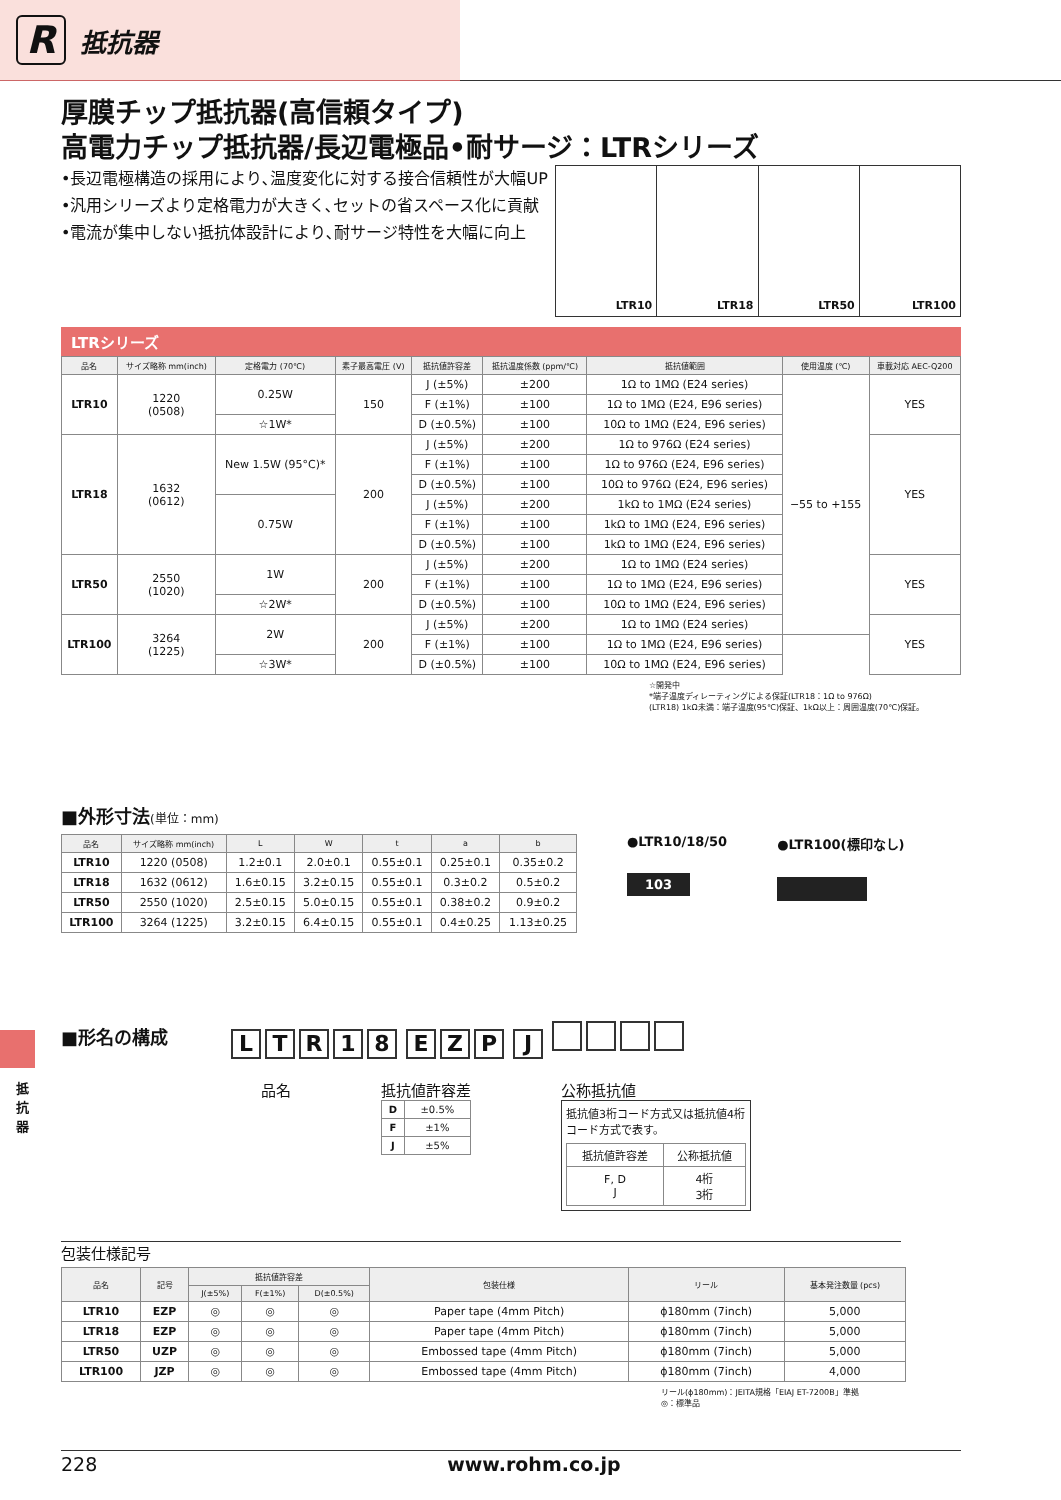R
抵抗器
抵抗器
厚膜チップ抵抗器(高信頼タイプ)
高電力チップ抵抗器/長辺電極品•耐サージ：LTRシリーズ
•長辺電極構造の採用により､温度変化に対する接合信頼性が大幅UP
•汎用シリーズより定格電力が大きく､セットの省スペース化に貢献
•電流が集中しない抵抗体設計により､耐サージ特性を大幅に向上
LTR10 LTR18 LTR50 LTR100
LTRシリーズ
| 品名 | サイズ略称 mm(inch) | 定格電力 (70℃) | 素子最高電圧 (V) | 抵抗値許容差 | 抵抗温度係数 (ppm/℃) | 抵抗値範囲 | 使用温度 (℃) | 車載対応 AEC-Q200 |
| --- | --- | --- | --- | --- | --- | --- | --- | --- |
| LTR10 | 1220 (0508) | 0.25W | 150 | J (±5%) | ±200 | 1Ω to 1MΩ (E24 series) | −55 to +155 | YES |
| | | | | F (±1%) | ±100 | 1Ω to 1MΩ (E24, E96 series) | | |
| | | ☆1W* | | D (±0.5%) | ±100 | 10Ω to 1MΩ (E24, E96 series) | | |
| LTR18 | 1632 (0612) | New 1.5W (95°C)* | 200 | J (±5%) | ±200 | 1Ω to 976Ω (E24 series) | | YES |
| | | | | F (±1%) | ±100 | 1Ω to 976Ω (E24, E96 series) | | |
| | | | | D (±0.5%) | ±100 | 10Ω to 976Ω (E24, E96 series) | | |
| | | 0.75W | | J (±5%) | ±200 | 1kΩ to 1MΩ (E24 series) | | |
| | | | | F (±1%) | ±100 | 1kΩ to 1MΩ (E24, E96 series) | | |
| | | | | D (±0.5%) | ±100 | 1kΩ to 1MΩ (E24, E96 series) | | |
| LTR50 | 2550 (1020) | 1W | 200 | J (±5%) | ±200 | 1Ω to 1MΩ (E24 series) | | YES |
| | | | | F (±1%) | ±100 | 1Ω to 1MΩ (E24, E96 series) | | |
| | | ☆2W* | | D (±0.5%) | ±100 | 10Ω to 1MΩ (E24, E96 series) | | |
| LTR100 | 3264 (1225) | 2W | 200 | J (±5%) | ±200 | 1Ω to 1MΩ (E24 series) | | YES |
| | | | | F (±1%) | ±100 | 1Ω to 1MΩ (E24, E96 series) | | |
| | | ☆3W* | | D (±0.5%) | ±100 | 10Ω to 1MΩ (E24, E96 series) | | |
☆開発中
*端子温度ディレーティングによる保証(LTR18：1Ω to 976Ω)
(LTR18) 1kΩ未満：端子温度(95℃)保証、1kΩ以上：周囲温度(70℃)保証。
■外形寸法(単位：mm)
| 品名 | サイズ略称 mm(inch) | L | W | t | a | b |
| --- | --- | --- | --- | --- | --- | --- |
| LTR10 | 1220 (0508) | 1.2±0.1 | 2.0±0.1 | 0.55±0.1 | 0.25±0.1 | 0.35±0.2 |
| LTR18 | 1632 (0612) | 1.6±0.15 | 3.2±0.15 | 0.55±0.1 | 0.3±0.2 | 0.5±0.2 |
| LTR50 | 2550 (1020) | 2.5±0.15 | 5.0±0.15 | 0.55±0.1 | 0.38±0.2 | 0.9±0.2 |
| LTR100 | 3264 (1225) | 3.2±0.15 | 6.4±0.15 | 0.55±0.1 | 0.4±0.25 | 1.13±0.25 |
●LTR10/18/50
103
●LTR100(標印なし)
■形名の構成
LTR 18 EZP J
品名 抵抗値許容差
| D | ±0.5% |
| F | ±1% |
| J | ±5% |
公称抵抗値
抵抗値3桁コード方式又は抵抗値4桁コード方式で表す。
| 抵抗値許容差 | 公称抵抗値 |
| F, D J | 4桁 3桁 |
包装仕様記号
| 品名 | 記号 | 抵抗値許容差 | | | 包装仕様 | リール | 基本発注数量 (pcs) |
| --- | --- | --- | --- | --- | --- | --- | --- |
| | | J(±5%) | F(±1%) | D(±0.5%) | | | |
| LTR10 | EZP | ◎ | ◎ | ◎ | Paper tape (4mm Pitch) | ϕ180mm (7inch) | 5,000 |
| LTR18 | EZP | ◎ | ◎ | ◎ | Paper tape (4mm Pitch) | ϕ180mm (7inch) | 5,000 |
| LTR50 | UZP | ◎ | ◎ | ◎ | Embossed tape (4mm Pitch) | ϕ180mm (7inch) | 5,000 |
| LTR100 | JZP | ◎ | ◎ | ◎ | Embossed tape (4mm Pitch) | ϕ180mm (7inch) | 4,000 |
リール(ϕ180mm)：JEITA規格「EIAJ ET-7200B」準拠
◎：標準品
228 www.rohm.co.jp